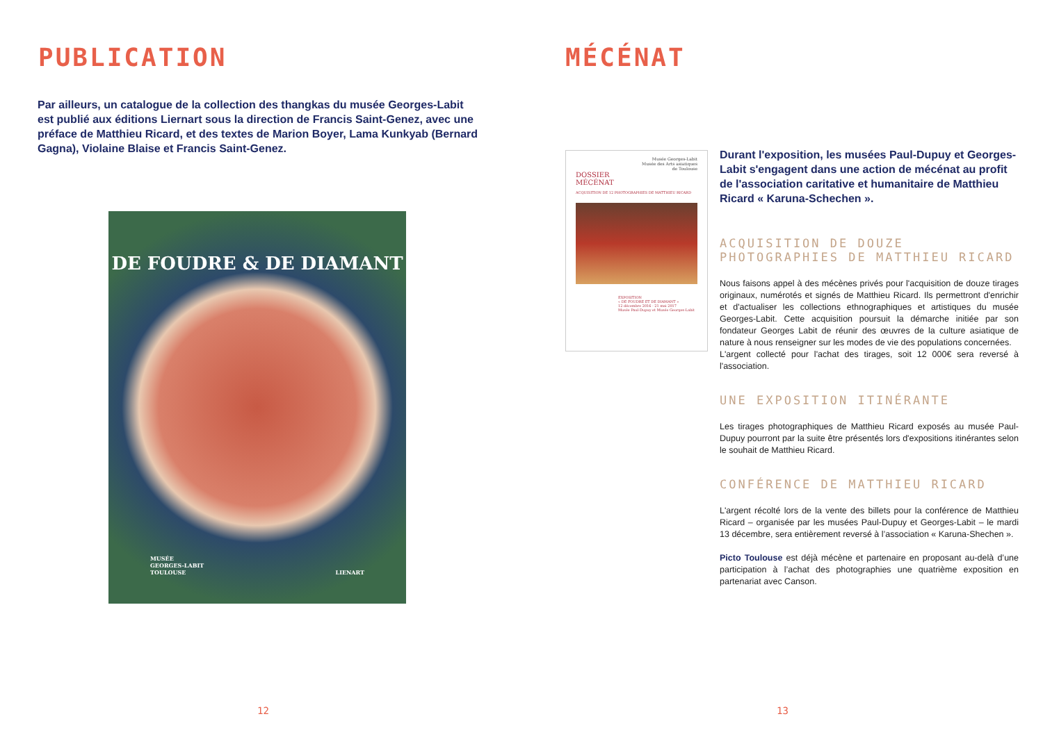PUBLICATION
Par ailleurs, un catalogue de la collection des thangkas du musée Georges-Labit est publié aux éditions Liernart sous la direction de Francis Saint-Genez, avec une préface de Matthieu Ricard, et des textes de Marion Boyer, Lama Kunkyab (Bernard Gagna), Violaine Blaise et Francis Saint-Genez.
DE FOUDRE & DE DIAMANT
MUSÉE
GEORGES-LABIT
TOULOUSE
LIENART
12
MÉCÉNAT
Musée Georges-Labit
Musée des Arts asiatiques
de Toulouse
DOSSIER
MÉCÉNAT
ACQUISITION DE 12 PHOTOGRAPHIES DE MATTHIEU RICARD
EXPOSITION
« DE FOUDRE ET DE DIAMANT »
12 décembre 2016 - 21 mai 2017
Musée Paul-Dupuy et Musée Georges-Labit
Durant l'exposition, les musées Paul-Dupuy et Georges-Labit s'engagent dans une action de mécénat au profit de l'association caritative et humanitaire de Matthieu Ricard « Karuna-Schechen ».
ACQUISITION DE DOUZE PHOTOGRAPHIES DE MATTHIEU RICARD
Nous faisons appel à des mécènes privés pour l'acquisition de douze tirages originaux, numérotés et signés de Matthieu Ricard. Ils permettront d'enrichir et d'actualiser les collections ethnographiques et artistiques du musée Georges-Labit. Cette acquisition poursuit la démarche initiée par son fondateur Georges Labit de réunir des œuvres de la culture asiatique de nature à nous renseigner sur les modes de vie des populations concernées.
L'argent collecté pour l'achat des tirages, soit 12 000€ sera reversé à l'association.
UNE EXPOSITION ITINÉRANTE
Les tirages photographiques de Matthieu Ricard exposés au musée Paul-Dupuy pourront par la suite être présentés lors d'expositions itinérantes selon le souhait de Matthieu Ricard.
CONFÉRENCE DE MATTHIEU RICARD
L'argent récolté lors de la vente des billets pour la conférence de Matthieu Ricard – organisée par les musées Paul-Dupuy et Georges-Labit – le mardi 13 décembre, sera entièrement reversé à l’association « Karuna-Shechen ».
Picto Toulouse est déjà mécène et partenaire en proposant au-delà d’une participation à l’achat des photographies une quatrième exposition en partenariat avec Canson.
13